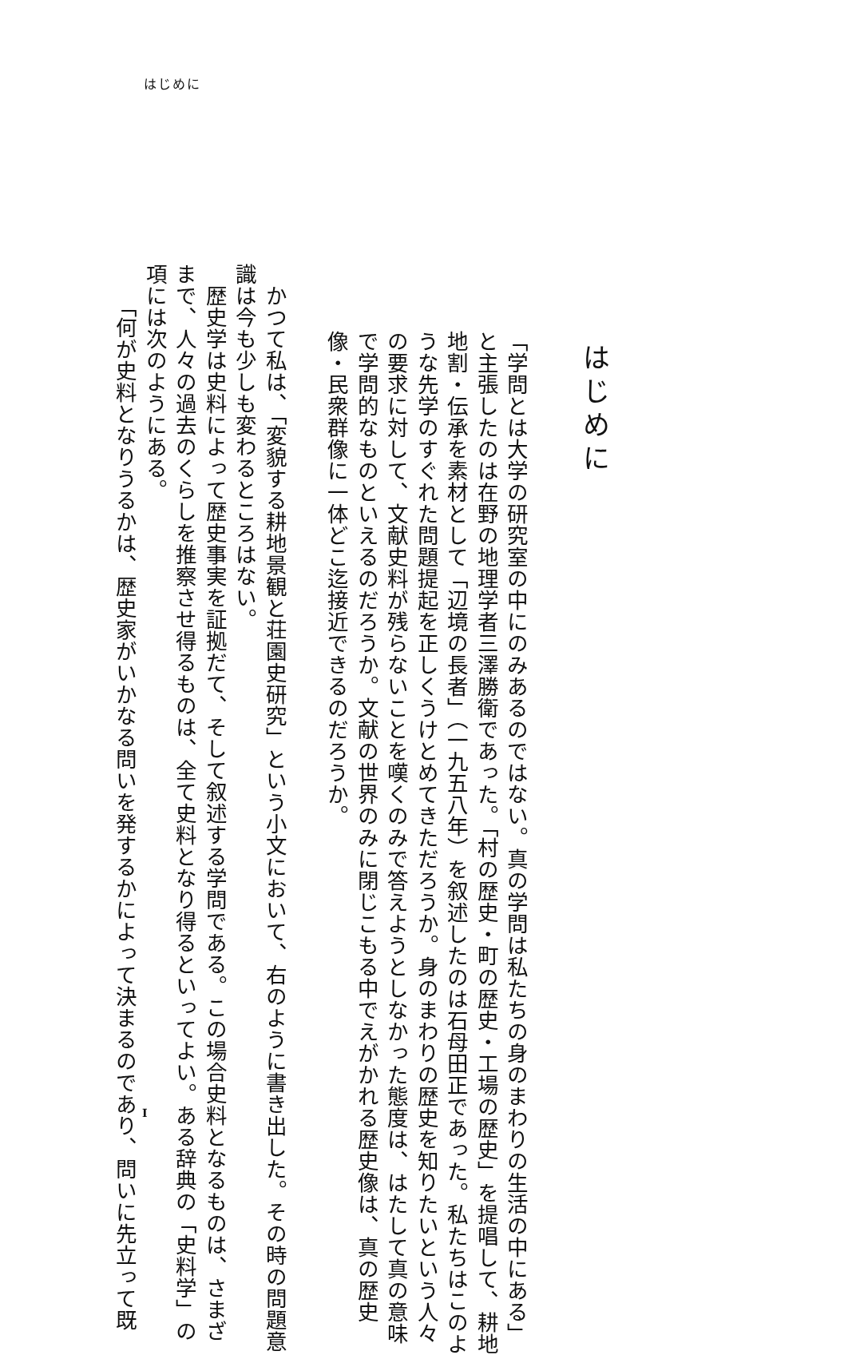はじめに
はじめに
「学問とは大学の研究室の中にのみあるのではない。真の学問は私たちの身のまわりの生活の中にある」
と主張したのは在野の地理学者三澤勝衛であった。「村の歴史・町の歴史・工場の歴史」を提唱して、耕地
地割・伝承を素材として「辺境の長者」（一九五八年）を叙述したのは石母田正であった。私たちはこのよ
うな先学のすぐれた問題提起を正しくうけとめてきただろうか。身のまわりの歴史を知りたいという人々
の要求に対して、文献史料が残らないことを嘆くのみで答えようとしなかった態度は、はたして真の意味
で学問的なものといえるのだろうか。文献の世界のみに閉じこもる中でえがかれる歴史像は、真の歴史
像・民衆群像に一体どこ迄接近できるのだろうか。
　かつて私は、「変貌する耕地景観と荘園史研究」という小文において、右のように書き出した。その時の問題意
識は今も少しも変わるところはない。
　歴史学は史料によって歴史事実を証拠だて、そして叙述する学問である。この場合史料となるものは、さまざ
まで、人々の過去のくらしを推察させ得るものは、全て史料となり得るといってよい。ある辞典の「史料学」の
項には次のようにある。
　　「何が史料となりうるかは、歴史家がいかなる問いを発するかによって決まるのであり、問いに先立って既
I